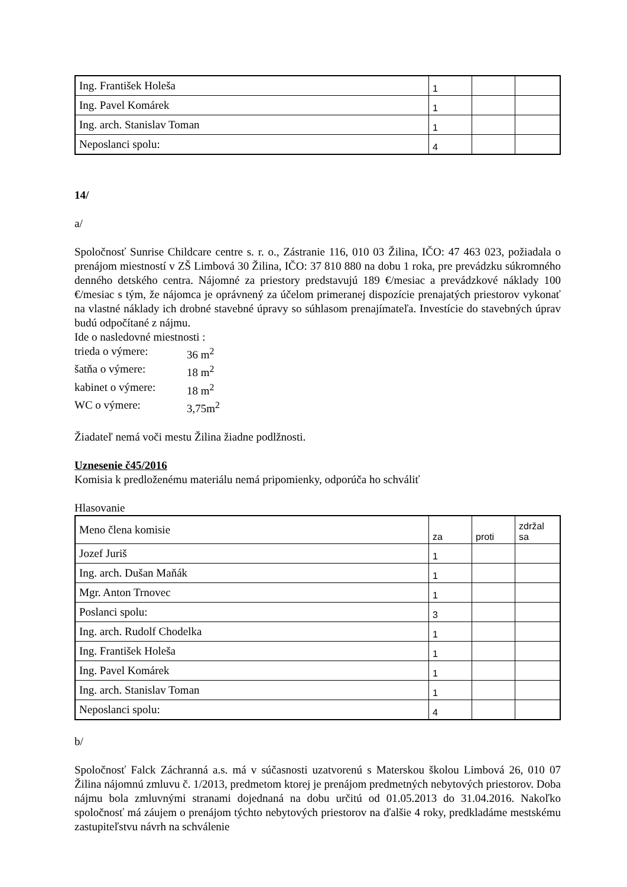| Ing. František Holeša | 1 | | |
| Ing. Pavel Komárek | 1 | | |
| Ing. arch. Stanislav Toman | 1 | | |
| Neposlanci spolu: | 4 | | |
14/
a/
Spoločnosť Sunrise Childcare centre s. r. o., Zástranie 116, 010 03 Žilina, IČO: 47 463 023, požiadala o prenájom miestností v ZŠ Limbová 30 Žilina, IČO: 37 810 880 na dobu 1 roka, pre prevádzku súkromného denného detského centra. Nájomné za priestory predstavujú 189 €/mesiac a prevádzkové náklady 100 €/mesiac s tým, že nájomca je oprávnený za účelom primeranej dispozície prenajatých priestorov vykonať na vlastné náklady ich drobné stavebné úpravy so súhlasom prenajímateľa. Investície do stavebných úprav budú odpočítané z nájmu.
Ide o nasledovné miestnosti :
trieda o výmere: 36 m<sup>2</sup>
šatňa o výmere: 18 m<sup>2</sup>
kabinet o výmere: 18 m<sup>2</sup>
WC o výmere: 3,75m<sup>2</sup>
Žiadateľ nemá voči mestu Žilina žiadne podlžnosti.
Uznesenie č45/2016
Komisia k predloženému materiálu nemá pripomienky, odporúča ho schváliť
Hlasovanie
| Meno člena komisie | za | proti | zdržal sa |
| Jozef Juriš | 1 | | |
| Ing. arch. Dušan Maňák | 1 | | |
| Mgr. Anton Trnovec | 1 | | |
| Poslanci spolu: | 3 | | |
| Ing. arch. Rudolf Chodelka | 1 | | |
| Ing. František Holeša | 1 | | |
| Ing. Pavel Komárek | 1 | | |
| Ing. arch. Stanislav Toman | 1 | | |
| Neposlanci spolu: | 4 | | |
b/
Spoločnosť Falck Záchranná a.s. má v súčasnosti uzatvorenú s Materskou školou Limbová 26, 010 07 Žilina nájomnú zmluvu č. 1/2013, predmetom ktorej je prenájom predmetných nebytových priestorov. Doba nájmu bola zmluvnými stranami dojednaná na dobu určitú od 01.05.2013 do 31.04.2016. Nakoľko spoločnosť má záujem o prenájom týchto nebytových priestorov na ďalšie 4 roky, predkladáme mestskému zastupiteľstvu návrh na schválenie